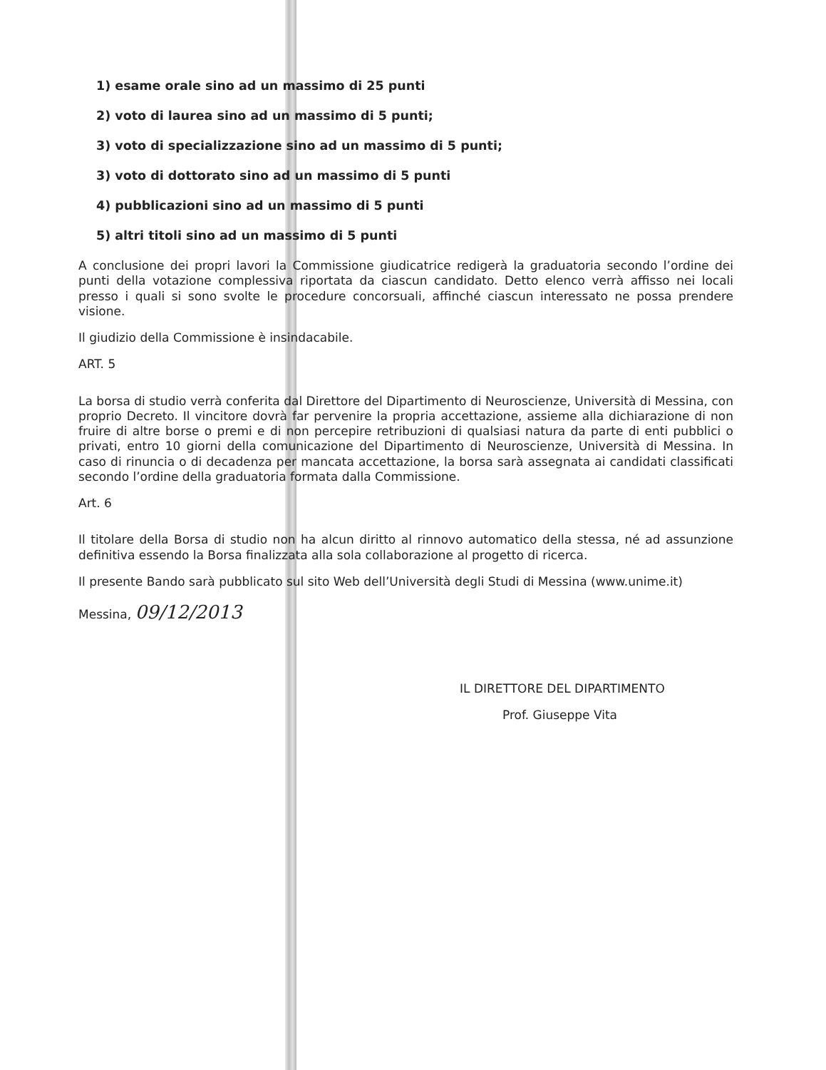1) esame orale sino ad un massimo di 25 punti
2) voto di laurea sino ad un massimo di 5 punti;
3) voto di specializzazione sino ad un massimo di 5 punti;
3) voto di dottorato sino ad un massimo di 5 punti
4) pubblicazioni sino ad un massimo di 5 punti
5) altri titoli sino ad un massimo di 5 punti
A conclusione dei propri lavori la Commissione giudicatrice redigerà la graduatoria secondo l’ordine dei punti della votazione complessiva riportata da ciascun candidato. Detto elenco verrà affisso nei locali presso i quali si sono svolte le procedure concorsuali, affinché ciascun interessato ne possa prendere visione.
Il giudizio della Commissione è insindacabile.
ART. 5
La borsa di studio verrà conferita dal Direttore del Dipartimento di Neuroscienze, Università di Messina, con proprio Decreto. Il vincitore dovrà far pervenire la propria accettazione, assieme alla dichiarazione di non fruire di altre borse o premi e di non percepire retribuzioni di qualsiasi natura da parte di enti pubblici o privati, entro 10 giorni della comunicazione del Dipartimento di Neuroscienze, Università di Messina. In caso di rinuncia o di decadenza per mancata accettazione, la borsa sarà assegnata ai candidati classificati secondo l’ordine della graduatoria formata dalla Commissione.
Art. 6
Il titolare della Borsa di studio non ha alcun diritto al rinnovo automatico della stessa, né ad assunzione definitiva essendo la Borsa finalizzata alla sola collaborazione al progetto di ricerca.
Il presente Bando sarà pubblicato sul sito Web dell’Università degli Studi di Messina (www.unime.it)
Messina, 09/12/2013
IL DIRETTORE DEL DIPARTIMENTO
Prof. Giuseppe Vita